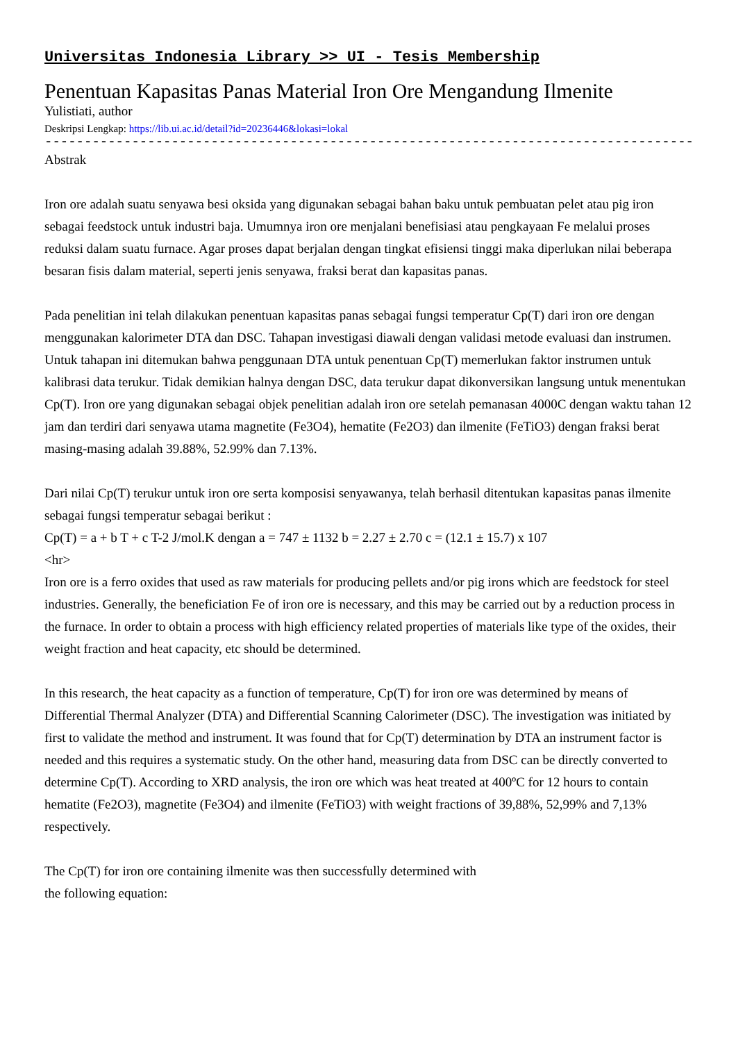Universitas Indonesia Library >> UI - Tesis Membership
Penentuan Kapasitas Panas Material Iron Ore Mengandung Ilmenite
Yulistiati, author
Deskripsi Lengkap: https://lib.ui.ac.id/detail?id=20236446&lokasi=lokal
------------------------------------------------------------------------------------------
Abstrak
Iron ore adalah suatu senyawa besi oksida yang digunakan sebagai bahan baku untuk pembuatan pelet atau pig iron sebagai feedstock untuk industri baja. Umumnya iron ore menjalani benefisiasi atau pengkayaan Fe melalui proses reduksi dalam suatu furnace. Agar proses dapat berjalan dengan tingkat efisiensi tinggi maka diperlukan nilai beberapa besaran fisis dalam material, seperti jenis senyawa, fraksi berat dan kapasitas panas.
Pada penelitian ini telah dilakukan penentuan kapasitas panas sebagai fungsi temperatur Cp(T) dari iron ore dengan menggunakan kalorimeter DTA dan DSC. Tahapan investigasi diawali dengan validasi metode evaluasi dan instrumen. Untuk tahapan ini ditemukan bahwa penggunaan DTA untuk penentuan Cp(T) memerlukan faktor instrumen untuk kalibrasi data terukur. Tidak demikian halnya dengan DSC, data terukur dapat dikonversikan langsung untuk menentukan Cp(T). Iron ore yang digunakan sebagai objek penelitian adalah iron ore setelah pemanasan 4000C dengan waktu tahan 12 jam dan terdiri dari senyawa utama magnetite (Fe3O4), hematite (Fe2O3) dan ilmenite (FeTiO3) dengan fraksi berat masing-masing adalah 39.88%, 52.99% dan 7.13%.
Dari nilai Cp(T) terukur untuk iron ore serta komposisi senyawanya, telah berhasil ditentukan kapasitas panas ilmenite sebagai fungsi temperatur sebagai berikut :
Cp(T) = a + b T + c T-2 J/mol.K dengan a = 747 ± 1132 b = 2.27 ± 2.70 c = (12.1 ± 15.7) x 107
<hr>
Iron ore is a ferro oxides that used as raw materials for producing pellets and/or pig irons which are feedstock for steel industries. Generally, the beneficiation Fe of iron ore is necessary, and this may be carried out by a reduction process in the furnace. In order to obtain a process with high efficiency related properties of materials like type of the oxides, their weight fraction and heat capacity, etc should be determined.
In this research, the heat capacity as a function of temperature, Cp(T) for iron ore was determined by means of Differential Thermal Analyzer (DTA) and Differential Scanning Calorimeter (DSC). The investigation was initiated by first to validate the method and instrument. It was found that for Cp(T) determination by DTA an instrument factor is needed and this requires a systematic study. On the other hand, measuring data from DSC can be directly converted to determine Cp(T). According to XRD analysis, the iron ore which was heat treated at 400ºC for 12 hours to contain hematite (Fe2O3), magnetite (Fe3O4) and ilmenite (FeTiO3) with weight fractions of 39,88%, 52,99% and 7,13% respectively.
The Cp(T) for iron ore containing ilmenite was then successfully determined with
the following equation: